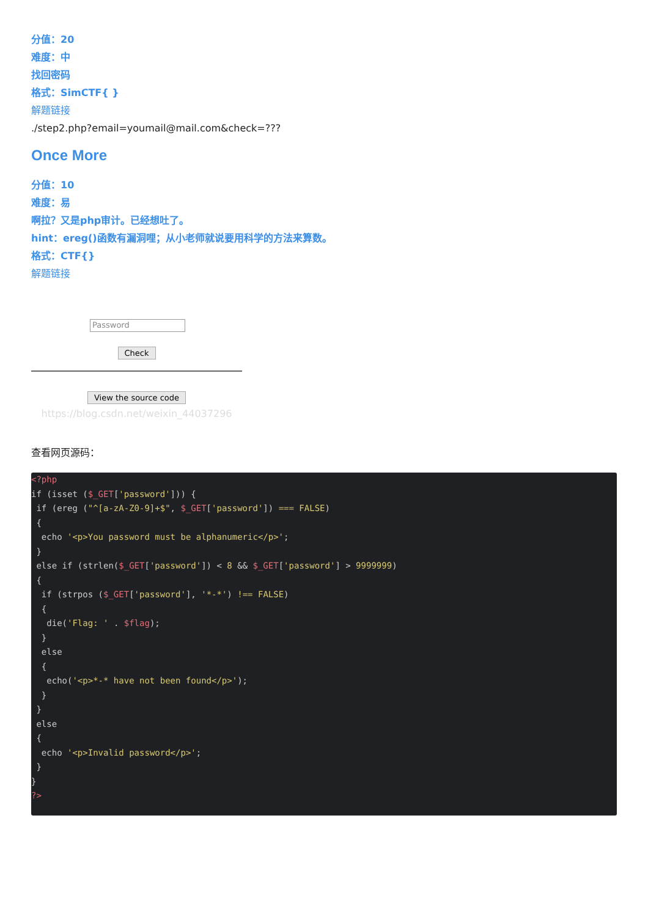分值：20
难度：中
找回密码
格式：SimCTF{ }
解题链接
./step2.php?email=youmail@mail.com&check=???
Once More
分值：10
难度：易
啊拉？又是php审计。已经想吐了。
hint：ereg()函数有漏洞哩；从小老师就说要用科学的方法来算数。
格式：CTF{}
解题链接
Password
Check
View the source code
https://blog.csdn.net/weixin_44037296
查看网页源码：
<?php
if (isset ($_GET['password'])) {
 if (ereg ("^[a-zA-Z0-9]+$", $_GET['password']) === FALSE)
 {
  echo '<p>You password must be alphanumeric</p>';
 }
 else if (strlen($_GET['password']) < 8 && $_GET['password'] > 9999999)
 {
  if (strpos ($_GET['password'], '*-*') !== FALSE)
  {
   die('Flag: ' . $flag);
  }
  else
  {
   echo('<p>*-* have not been found</p>');
  }
 }
 else
 {
  echo '<p>Invalid password</p>';
 }
}
?>